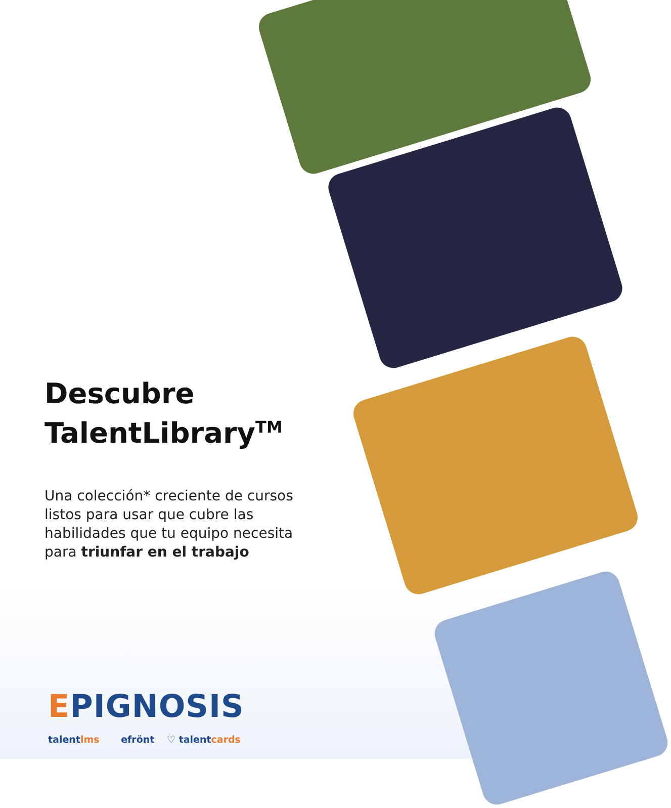Descubre TalentLibrary<sup>TM</sup>
Una colección* creciente de cursos listos para usar que cubre las habilidades que tu equipo necesita para triunfar en el trabajo
EPIGNOSIS
talentlms efrönt ♡ talentcards